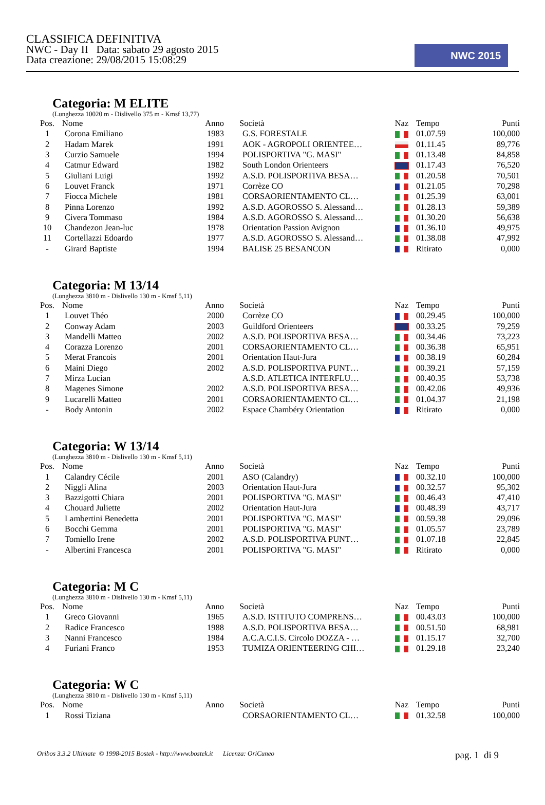CLASSIFICA DEFINITIVA
NWC - Day II Data: sabato 29 agosto 2015
Data creazione: 29/08/2015 15:08:29
NWC 2015
Categoria: M ELITE
(Lunghezza 10020 m - Dislivello 375 m - Kmsf 13,77)
| Pos. | Nome | Anno | Società | Naz | Tempo | Punti |
| --- | --- | --- | --- | --- | --- | --- |
| 1 | Corona Emiliano | 1983 | G.S. FORESTALE | | 01.07.59 | 100,000 |
| 2 | Hadam Marek | 1991 | AOK - AGROPOLI ORIENTEE… | | 01.11.45 | 89,776 |
| 3 | Curzio Samuele | 1994 | POLISPORTIVA "G. MASI" | | 01.13.48 | 84,858 |
| 4 | Catmur Edward | 1982 | South London Orienteers | | 01.17.43 | 76,520 |
| 5 | Giuliani Luigi | 1992 | A.S.D. POLISPORTIVA BESA… | | 01.20.58 | 70,501 |
| 6 | Louvet Franck | 1971 | Corrèze CO | | 01.21.05 | 70,298 |
| 7 | Fiocca Michele | 1981 | CORSAORIENTAMENTO CL… | | 01.25.39 | 63,001 |
| 8 | Pinna Lorenzo | 1992 | A.S.D. AGOROSSO S. Alessand… | | 01.28.13 | 59,389 |
| 9 | Civera Tommaso | 1984 | A.S.D. AGOROSSO S. Alessand… | | 01.30.20 | 56,638 |
| 10 | Chandezon Jean-luc | 1978 | Orientation Passion Avignon | | 01.36.10 | 49,975 |
| 11 | Cortellazzi Edoardo | 1977 | A.S.D. AGOROSSO S. Alessand… | | 01.38.08 | 47,992 |
| - | Girard Baptiste | 1994 | BALISE 25 BESANCON | | Ritirato | 0,000 |
Categoria: M 13/14
(Lunghezza 3810 m - Dislivello 130 m - Kmsf 5,11)
| Pos. | Nome | Anno | Società | Naz | Tempo | Punti |
| --- | --- | --- | --- | --- | --- | --- |
| 1 | Louvet Théo | 2000 | Corrèze CO | | 00.29.45 | 100,000 |
| 2 | Conway Adam | 2003 | Guildford Orienteers | | 00.33.25 | 79,259 |
| 3 | Mandelli Matteo | 2002 | A.S.D. POLISPORTIVA BESA… | | 00.34.46 | 73,223 |
| 4 | Corazza Lorenzo | 2001 | CORSAORIENTAMENTO CL… | | 00.36.38 | 65,951 |
| 5 | Merat Francois | 2001 | Orientation Haut-Jura | | 00.38.19 | 60,284 |
| 6 | Maini Diego | 2002 | A.S.D. POLISPORTIVA PUNT… | | 00.39.21 | 57,159 |
| 7 | Mirza Lucian | | A.S.D. ATLETICA INTERFLU… | | 00.40.35 | 53,738 |
| 8 | Magenes Simone | 2002 | A.S.D. POLISPORTIVA BESA… | | 00.42.06 | 49,936 |
| 9 | Lucarelli Matteo | 2001 | CORSAORIENTAMENTO CL… | | 01.04.37 | 21,198 |
| - | Body Antonin | 2002 | Espace Chambéry Orientation | | Ritirato | 0,000 |
Categoria: W 13/14
(Lunghezza 3810 m - Dislivello 130 m - Kmsf 5,11)
| Pos. | Nome | Anno | Società | Naz | Tempo | Punti |
| --- | --- | --- | --- | --- | --- | --- |
| 1 | Calandry Cécile | 2001 | ASO (Calandry) | | 00.32.10 | 100,000 |
| 2 | Niggli Alina | 2003 | Orientation Haut-Jura | | 00.32.57 | 95,302 |
| 3 | Bazzigotti Chiara | 2001 | POLISPORTIVA "G. MASI" | | 00.46.43 | 47,410 |
| 4 | Chouard Juliette | 2002 | Orientation Haut-Jura | | 00.48.39 | 43,717 |
| 5 | Lambertini Benedetta | 2001 | POLISPORTIVA "G. MASI" | | 00.59.38 | 29,096 |
| 6 | Bocchi Gemma | 2001 | POLISPORTIVA "G. MASI" | | 01.05.57 | 23,789 |
| 7 | Tomiello Irene | 2002 | A.S.D. POLISPORTIVA PUNT… | | 01.07.18 | 22,845 |
| - | Albertini Francesca | 2001 | POLISPORTIVA "G. MASI" | | Ritirato | 0,000 |
Categoria: M C
(Lunghezza 3810 m - Dislivello 130 m - Kmsf 5,11)
| Pos. | Nome | Anno | Società | Naz | Tempo | Punti |
| --- | --- | --- | --- | --- | --- | --- |
| 1 | Greco Giovanni | 1965 | A.S.D. ISTITUTO COMPRENS… | | 00.43.03 | 100,000 |
| 2 | Radice Francesco | 1988 | A.S.D. POLISPORTIVA BESA… | | 00.51.50 | 68,981 |
| 3 | Nanni Francesco | 1984 | A.C.A.C.I.S. Circolo DOZZA - … | | 01.15.17 | 32,700 |
| 4 | Furiani Franco | 1953 | TUMIZA ORIENTEERING CHI… | | 01.29.18 | 23,240 |
Categoria: W C
(Lunghezza 3810 m - Dislivello 130 m - Kmsf 5,11)
| Pos. | Nome | Anno | Società | Naz | Tempo | Punti |
| --- | --- | --- | --- | --- | --- | --- |
| 1 | Rossi Tiziana | | CORSAORIENTAMENTO CL… | | 01.32.58 | 100,000 |
Oribos 3.3.2 Ultimate © 1998-2015 Bostek - http://www.bostek.it Licenza: OriCuneo pag. 1 di 9